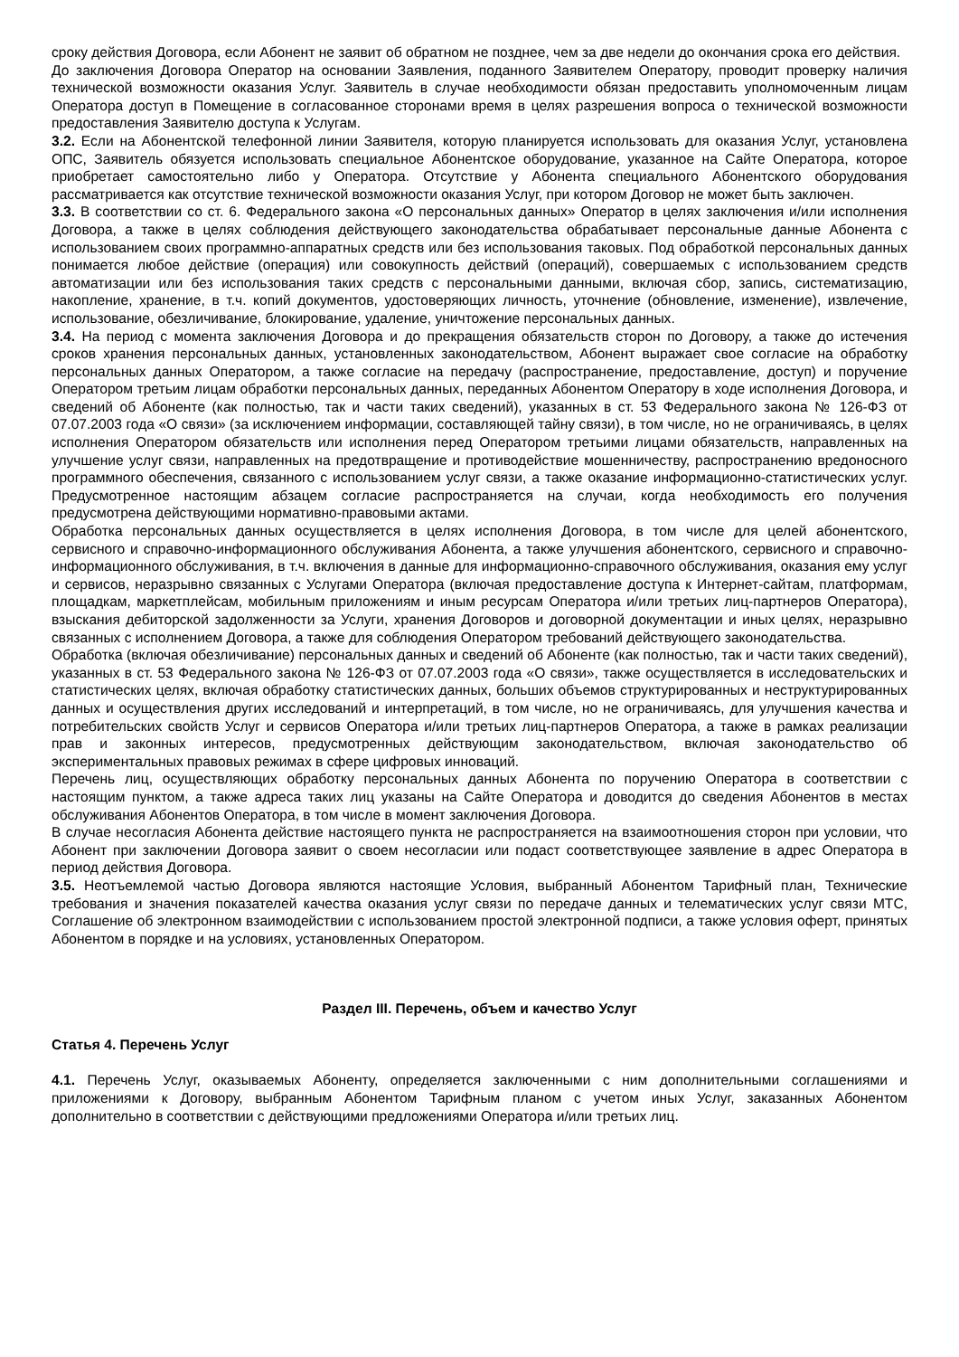сроку действия Договора, если Абонент не заявит об обратном не позднее, чем за две недели до окончания срока его действия.
До заключения Договора Оператор на основании Заявления, поданного Заявителем Оператору, проводит проверку наличия технической возможности оказания Услуг. Заявитель в случае необходимости обязан предоставить уполномоченным лицам Оператора доступ в Помещение в согласованное сторонами время в целях разрешения вопроса о технической возможности предоставления Заявителю доступа к Услугам.
3.2. Если на Абонентской телефонной линии Заявителя, которую планируется использовать для оказания Услуг, установлена ОПС, Заявитель обязуется использовать специальное Абонентское оборудование, указанное на Сайте Оператора, которое приобретает самостоятельно либо у Оператора. Отсутствие у Абонента специального Абонентского оборудования рассматривается как отсутствие технической возможности оказания Услуг, при котором Договор не может быть заключен.
3.3. В соответствии со ст. 6. Федерального закона «О персональных данных» Оператор в целях заключения и/или исполнения Договора, а также в целях соблюдения действующего законодательства обрабатывает персональные данные Абонента с использованием своих программно-аппаратных средств или без использования таковых. Под обработкой персональных данных понимается любое действие (операция) или совокупность действий (операций), совершаемых с использованием средств автоматизации или без использования таких средств с персональными данными, включая сбор, запись, систематизацию, накопление, хранение, в т.ч. копий документов, удостоверяющих личность, уточнение (обновление, изменение), извлечение, использование, обезличивание, блокирование, удаление, уничтожение персональных данных.
3.4. На период с момента заключения Договора и до прекращения обязательств сторон по Договору, а также до истечения сроков хранения персональных данных, установленных законодательством, Абонент выражает свое согласие на обработку персональных данных Оператором, а также согласие на передачу (распространение, предоставление, доступ) и поручение Оператором третьим лицам обработки персональных данных, переданных Абонентом Оператору в ходе исполнения Договора, и сведений об Абоненте (как полностью, так и части таких сведений), указанных в ст. 53 Федерального закона № 126-ФЗ от 07.07.2003 года «О связи» (за исключением информации, составляющей тайну связи), в том числе, но не ограничиваясь, в целях исполнения Оператором обязательств или исполнения перед Оператором третьими лицами обязательств, направленных на улучшение услуг связи, направленных на предотвращение и противодействие мошенничеству, распространению вредоносного программного обеспечения, связанного с использованием услуг связи, а также оказание информационно-статистических услуг. Предусмотренное настоящим абзацем согласие распространяется на случаи, когда необходимость его получения предусмотрена действующими нормативно-правовыми актами.
Обработка персональных данных осуществляется в целях исполнения Договора, в том числе для целей абонентского, сервисного и справочно-информационного обслуживания Абонента, а также улучшения абонентского, сервисного и справочно-информационного обслуживания, в т.ч. включения в данные для информационно-справочного обслуживания, оказания ему услуг и сервисов, неразрывно связанных с Услугами Оператора (включая предоставление доступа к Интернет-сайтам, платформам, площадкам, маркетплейсам, мобильным приложениям и иным ресурсам Оператора и/или третьих лиц-партнеров Оператора), взыскания дебиторской задолженности за Услуги, хранения Договоров и договорной документации и иных целях, неразрывно связанных с исполнением Договора, а также для соблюдения Оператором требований действующего законодательства.
Обработка (включая обезличивание) персональных данных и сведений об Абоненте (как полностью, так и части таких сведений), указанных в ст. 53 Федерального закона № 126-ФЗ от 07.07.2003 года «О связи», также осуществляется в исследовательских и статистических целях, включая обработку статистических данных, больших объемов структурированных и неструктурированных данных и осуществления других исследований и интерпретаций, в том числе, но не ограничиваясь, для улучшения качества и потребительских свойств Услуг и сервисов Оператора и/или третьих лиц-партнеров Оператора, а также в рамках реализации прав и законных интересов, предусмотренных действующим законодательством, включая законодательство об экспериментальных правовых режимах в сфере цифровых инноваций.
Перечень лиц, осуществляющих обработку персональных данных Абонента по поручению Оператора в соответствии с настоящим пунктом, а также адреса таких лиц указаны на Сайте Оператора и доводится до сведения Абонентов в местах обслуживания Абонентов Оператора, в том числе в момент заключения Договора.
В случае несогласия Абонента действие настоящего пункта не распространяется на взаимоотношения сторон при условии, что Абонент при заключении Договора заявит о своем несогласии или подаст соответствующее заявление в адрес Оператора в период действия Договора.
3.5. Неотъемлемой частью Договора являются настоящие Условия, выбранный Абонентом Тарифный план, Технические требования и значения показателей качества оказания услуг связи по передаче данных и телематических услуг связи МТС, Соглашение об электронном взаимодействии с использованием простой электронной подписи, а также условия оферт, принятых Абонентом в порядке и на условиях, установленных Оператором.
Раздел III. Перечень, объем и качество Услуг
Статья 4. Перечень Услуг
4.1. Перечень Услуг, оказываемых Абоненту, определяется заключенными с ним дополнительными соглашениями и приложениями к Договору, выбранным Абонентом Тарифным планом с учетом иных Услуг, заказанных Абонентом дополнительно в соответствии с действующими предложениями Оператора и/или третьих лиц.